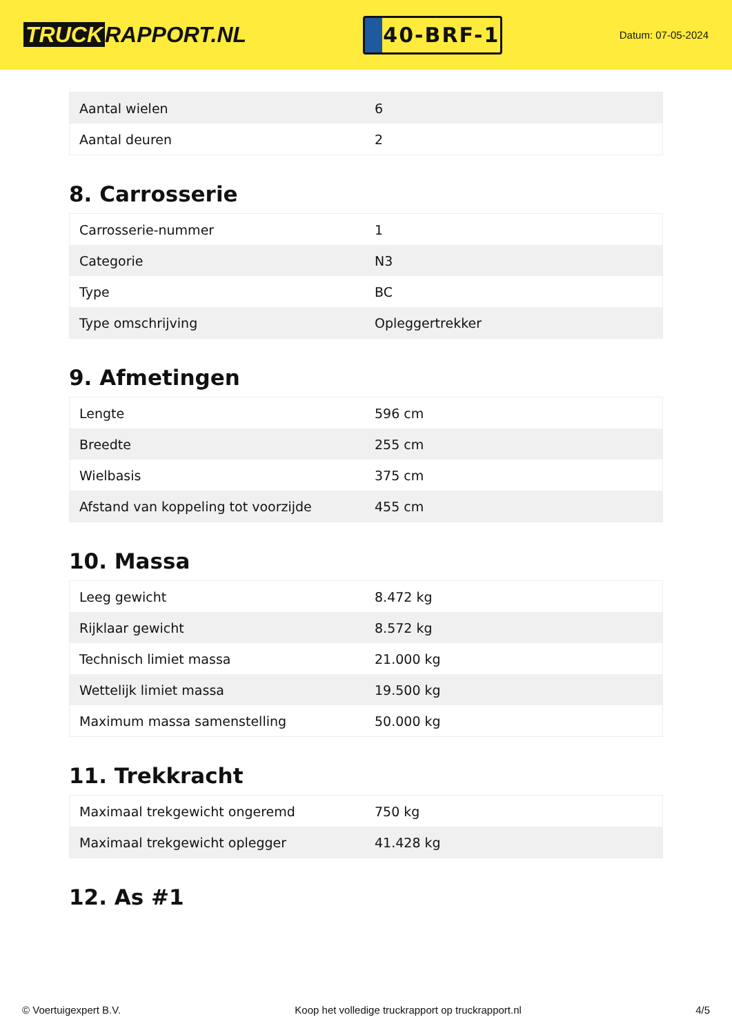TRUCK RAPPORT.NL
40-BRF-1
Datum: 07-05-2024
| Aantal wielen | 6 |
| Aantal deuren | 2 |
8. Carrosserie
| Carrosserie-nummer | 1 |
| Categorie | N3 |
| Type | BC |
| Type omschrijving | Opleggertrekker |
9. Afmetingen
| Lengte | 596 cm |
| Breedte | 255 cm |
| Wielbasis | 375 cm |
| Afstand van koppeling tot voorzijde | 455 cm |
10. Massa
| Leeg gewicht | 8.472 kg |
| Rijklaar gewicht | 8.572 kg |
| Technisch limiet massa | 21.000 kg |
| Wettelijk limiet massa | 19.500 kg |
| Maximum massa samenstelling | 50.000 kg |
11. Trekkracht
| Maximaal trekgewicht ongeremd | 750 kg |
| Maximaal trekgewicht oplegger | 41.428 kg |
12. As #1
© Voertuigexpert B.V. Koop het volledige truckrapport op truckrapport.nl 4/5